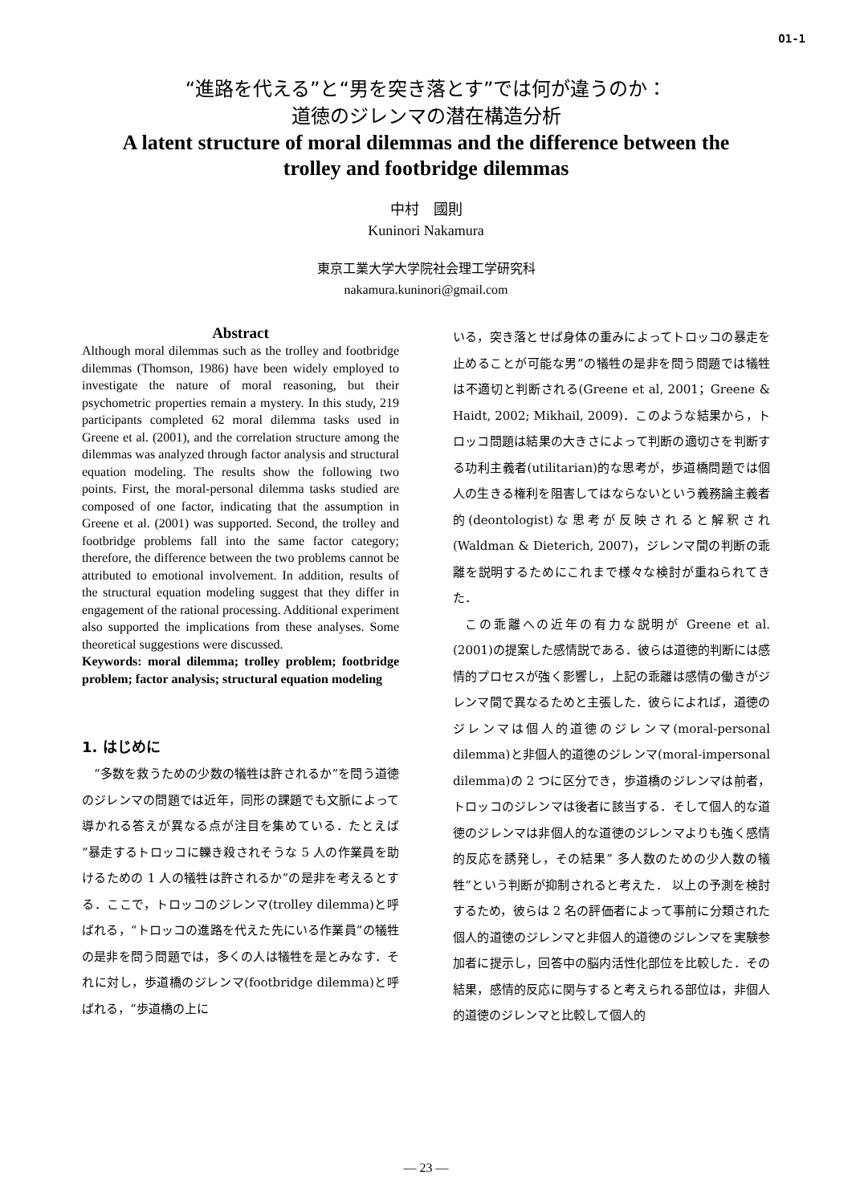O1-1
“進路を代える”と“男を突き落とす”では何が違うのか：
道徳のジレンマの潜在構造分析
A latent structure of moral dilemmas and the difference between the
trolley and footbridge dilemmas
中村　國則
Kuninori Nakamura
東京工業大学大学院社会理工学研究科
nakamura.kuninori@gmail.com
Abstract
Although moral dilemmas such as the trolley and footbridge dilemmas (Thomson, 1986) have been widely employed to investigate the nature of moral reasoning, but their psychometric properties remain a mystery. In this study, 219 participants completed 62 moral dilemma tasks used in Greene et al. (2001), and the correlation structure among the dilemmas was analyzed through factor analysis and structural equation modeling. The results show the following two points. First, the moral-personal dilemma tasks studied are composed of one factor, indicating that the assumption in Greene et al. (2001) was supported. Second, the trolley and footbridge problems fall into the same factor category; therefore, the difference between the two problems cannot be attributed to emotional involvement. In addition, results of the structural equation modeling suggest that they differ in engagement of the rational processing. Additional experiment also supported the implications from these analyses. Some theoretical suggestions were discussed.
Keywords: moral dilemma; trolley problem; footbridge problem; factor analysis; structural equation modeling
1. はじめに
“多数を救うための少数の犠牲は許されるか”を問う道徳のジレンマの問題では近年，同形の課題でも文脈によって導かれる答えが異なる点が注目を集めている．たとえば“暴走するトロッコに轢き殺されそうな 5 人の作業員を助けるための 1 人の犠牲は許されるか”の是非を考えるとする．ここで，トロッコのジレンマ(trolley dilemma)と呼ばれる，“トロッコの進路を代えた先にいる作業員”の犠牲の是非を問う問題では，多くの人は犠牲を是とみなす．それに対し，歩道橋のジレンマ(footbridge dilemma)と呼ばれる，“歩道橋の上に
いる，突き落とせば身体の重みによってトロッコの暴走を止めることが可能な男”の犠牲の是非を問う問題では犠牲は不適切と判断される(Greene et al, 2001；Greene & Haidt, 2002; Mikhail, 2009)．このような結果から，トロッコ問題は結果の大きさによって判断の適切さを判断する功利主義者(utilitarian)的な思考が，歩道橋問題では個人の生きる権利を阻害してはならないという義務論主義者的(deontologist)な思考が反映されると解釈され(Waldman & Dieterich, 2007)，ジレンマ間の判断の乖離を説明するためにこれまで様々な検討が重ねられてきた．
この乖離への近年の有力な説明が Greene et al. (2001)の提案した感情説である．彼らは道徳的判断には感情的プロセスが強く影響し，上記の乖離は感情の働きがジレンマ間で異なるためと主張した．彼らによれば，道徳のジレンマは個人的道徳のジレンマ(moral-personal dilemma)と非個人的道徳のジレンマ(moral-impersonal dilemma)の 2 つに区分でき，歩道橋のジレンマは前者，トロッコのジレンマは後者に該当する．そして個人的な道徳のジレンマは非個人的な道徳のジレンマよりも強く感情的反応を誘発し，その結果” 多人数のための少人数の犠牲”という判断が抑制されると考えた． 以上の予測を検討するため，彼らは 2 名の評価者によって事前に分類された個人的道徳のジレンマと非個人的道徳のジレンマを実験参加者に提示し，回答中の脳内活性化部位を比較した．その結果，感情的反応に関与すると考えられる部位は，非個人的道徳のジレンマと比較して個人的
— 23 —